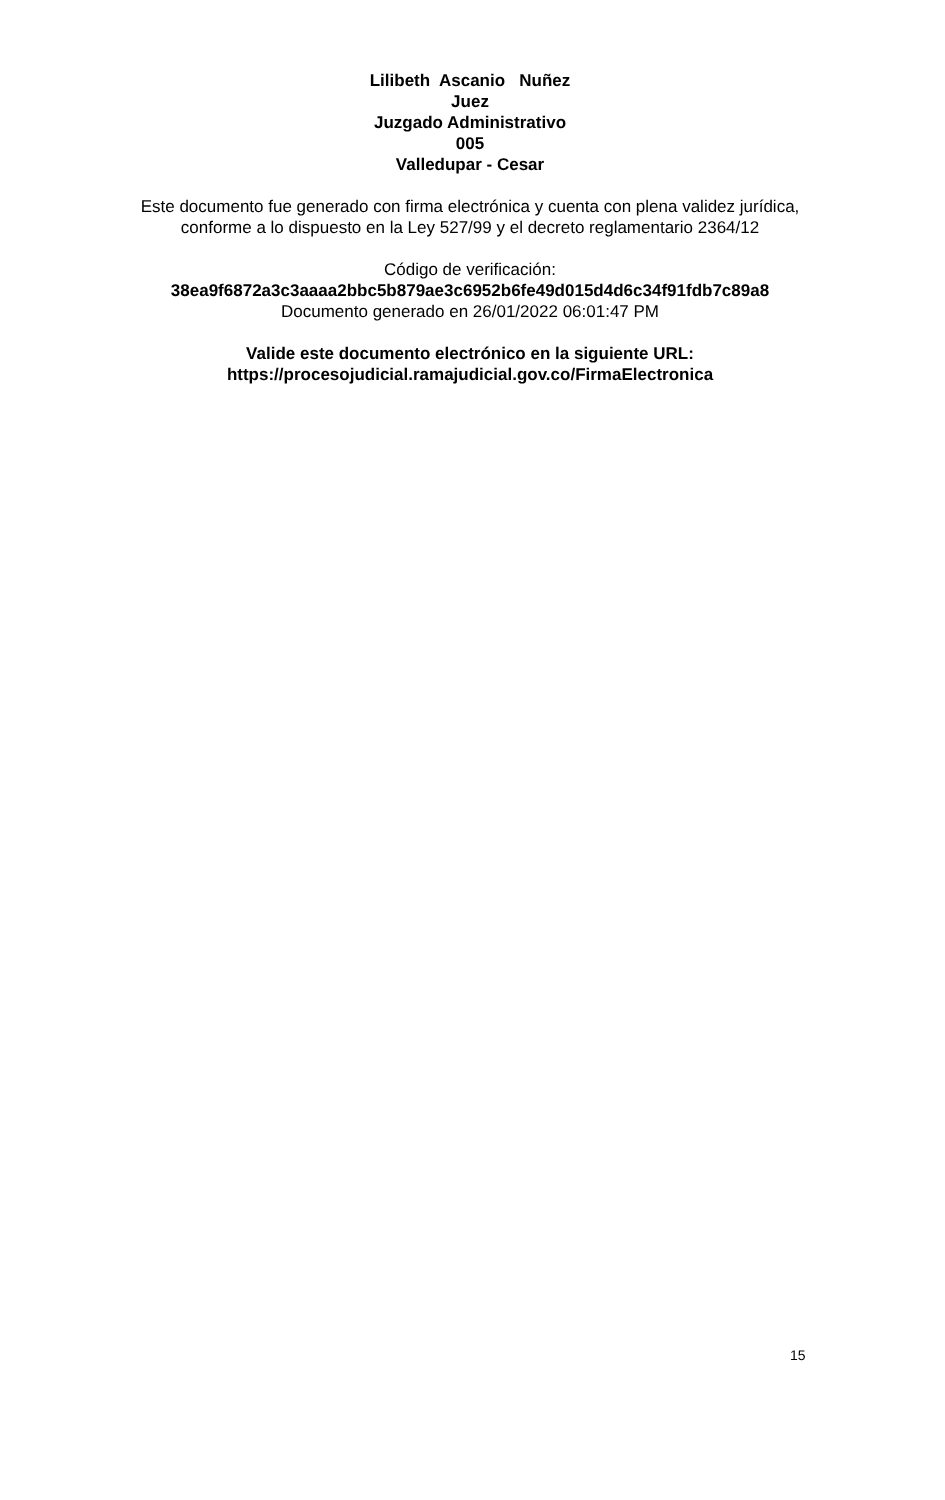Lilibeth Ascanio Nuñez
Juez
Juzgado Administrativo
005
Valledupar - Cesar
Este documento fue generado con firma electrónica y cuenta con plena validez jurídica, conforme a lo dispuesto en la Ley 527/99 y el decreto reglamentario 2364/12
Código de verificación:
38ea9f6872a3c3aaaa2bbc5b879ae3c6952b6fe49d015d4d6c34f91fdb7c89a8
Documento generado en 26/01/2022 06:01:47 PM
Valide este documento electrónico en la siguiente URL:
https://procesojudicial.ramajudicial.gov.co/FirmaElectronica
15